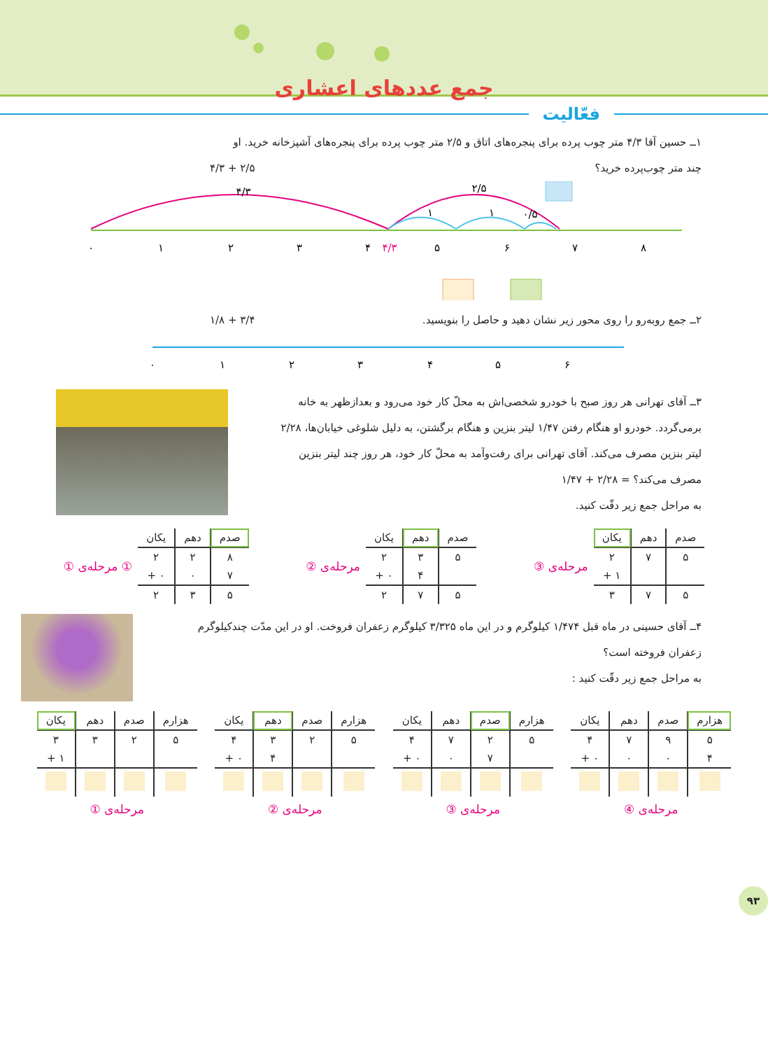جمع عددهای اعشاری
فعّالیت
۱ــ حسین آقا ۴/۳ متر چوب پرده برای پنجره‌های اتاق و ۲/۵ متر چوب پرده برای پنجره‌های آشپزخانه خرید. او
چند متر چوب‌پرده خرید؟ ۴/۳ + ۲/۵
۰
۱
۲
۳
۴
۴/۳
۵
۶
۷
۸
۴/۳
۲/۵
۱
۱
۰/۵
۲ــ جمع روبه‌رو را روی محور زیر نشان دهید و حاصل را بنویسید.
۱/۸ + ۳/۴
۰
۱
۲
۳
۴
۵
۶
۳ــ آقای تهرانی هر روز صبح با خودرو شخصی‌اش به محلّ کار خود می‌رود و بعدازظهر به خانه برمی‌گردد. خودرو او هنگام رفتن ۱/۴۷ لیتر بنزین و هنگام برگشتن، به دلیل شلوغی خیابان‌ها، ۲/۲۸ لیتر بنزین مصرف می‌کند. آقای تهرانی برای رفت‌وآمد به محلّ کار خود، هر روز چند لیتر بنزین مصرف می‌کند؟ = ۲/۲۸ + ۱/۴۷
به مراحل جمع زیر دقّت کنید.
| صدم | دهم | یکان |
| --- | --- | --- |
| ۵ | ۷ | ۲ |
| | | ۱ + |
| ۵ | ۷ | ۳ |
مرحله‌ی ③
| صدم | دهم | یکان |
| --- | --- | --- |
| ۵ | ۳ | ۲ |
| | ۴ | ۰ + |
| ۵ | ۷ | ۲ |
مرحله‌ی ②
| صدم | دهم | یکان |
| --- | --- | --- |
| ۸ | ۲ | ۲ |
| ۷ | ۰ | ۰ + |
| ۵ | ۳ | ۲ |
① مرحله‌ی ①
۴ــ آقای حسینی در ماه قبل ۱/۴۷۴ کیلوگرم و در این ماه ۳/۳۲۵ کیلوگرم زعفران فروخت. او در این مدّت چندکیلوگرم زعفران فروخته است؟
به مراحل جمع زیر دقّت کنید :
| هزارم | صدم | دهم | یکان |
| --- | --- | --- | --- |
| ۵ | ۹ | ۷ | ۴ |
| ۴ | ۰ | ۰ | ۰ + |
مرحله‌ی ④
| هزارم | صدم | دهم | یکان |
| --- | --- | --- | --- |
| ۵ | ۲ | ۷ | ۴ |
| | ۷ | ۰ | ۰ + |
مرحله‌ی ③
| هزارم | صدم | دهم | یکان |
| --- | --- | --- | --- |
| ۵ | ۲ | ۳ | ۴ |
| | | ۴ | ۰ + |
مرحله‌ی ②
| هزارم | صدم | دهم | یکان |
| --- | --- | --- | --- |
| ۵ | ۲ | ۳ | ۳ |
| | | | ۱ + |
مرحله‌ی ①
۹۳